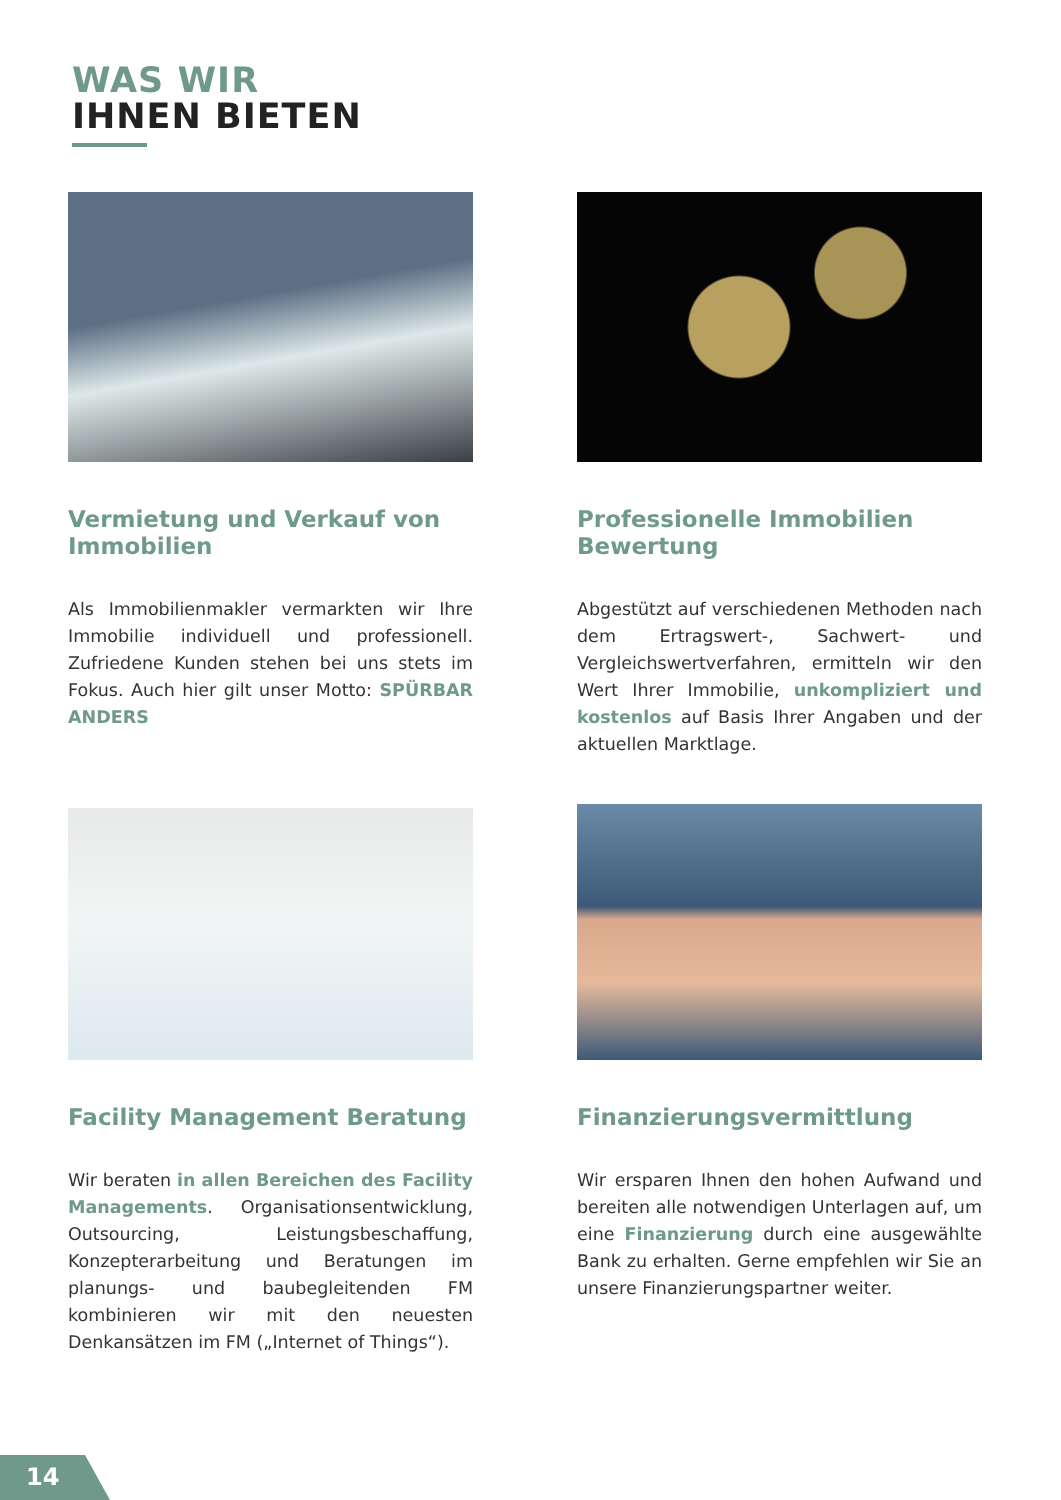WAS WIR
IHNEN BIETEN
Vermietung und Verkauf von Immobilien
Als Immobilienmakler vermarkten wir Ihre Immobilie individuell und professionell. Zufriedene Kunden stehen bei uns stets im Fokus. Auch hier gilt unser Motto: SPÜRBAR ANDERS
Professionelle Immobilien Bewertung
Abgestützt auf verschiedenen Methoden nach dem Ertragswert-, Sachwert- und Vergleichswertverfahren, ermitteln wir den Wert Ihrer Immobilie, unkompliziert und kostenlos auf Basis Ihrer Angaben und der aktuellen Marktlage.
Facility Management Beratung
Wir beraten in allen Bereichen des Facility Managements. Organisationsentwicklung, Outsourcing, Leistungsbeschaffung, Konzepterarbeitung und Beratungen im planungs- und baubegleitenden FM kombinieren wir mit den neuesten Denkansätzen im FM („Internet of Things“).
Finanzierungsvermittlung
Wir ersparen Ihnen den hohen Aufwand und bereiten alle notwendigen Unterlagen auf, um eine Finanzierung durch eine ausgewählte Bank zu erhalten. Gerne empfehlen wir Sie an unsere Finanzierungspartner weiter.
14